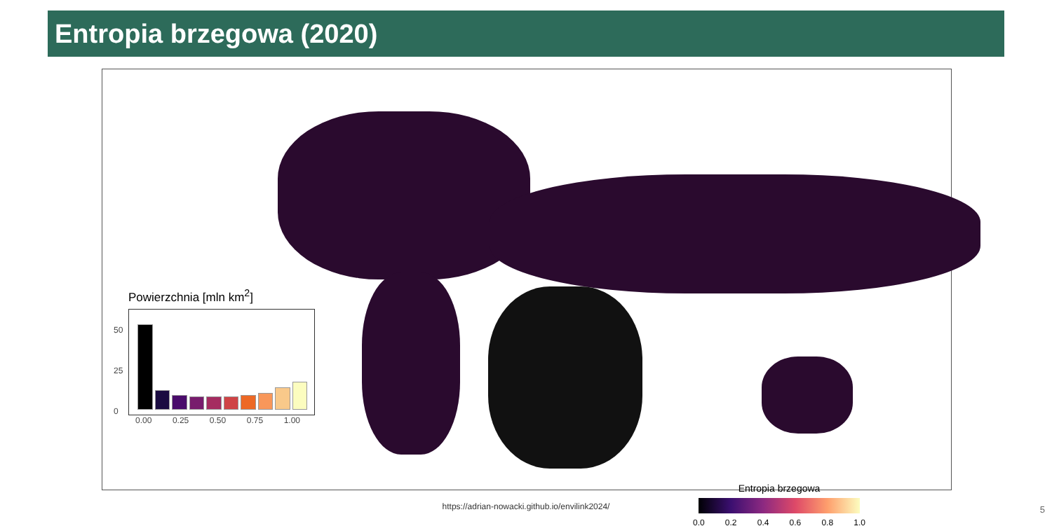Entropia brzegowa (2020)
Entropia brzegowa
0.0 0.2 0.4 0.6 0.8 1.0
Powierzchnia [mln km<sup>2</sup>]
50
25
0
0.00 0.25 0.50 0.75 1.00
https://adrian-nowacki.github.io/envilink2024/ 5